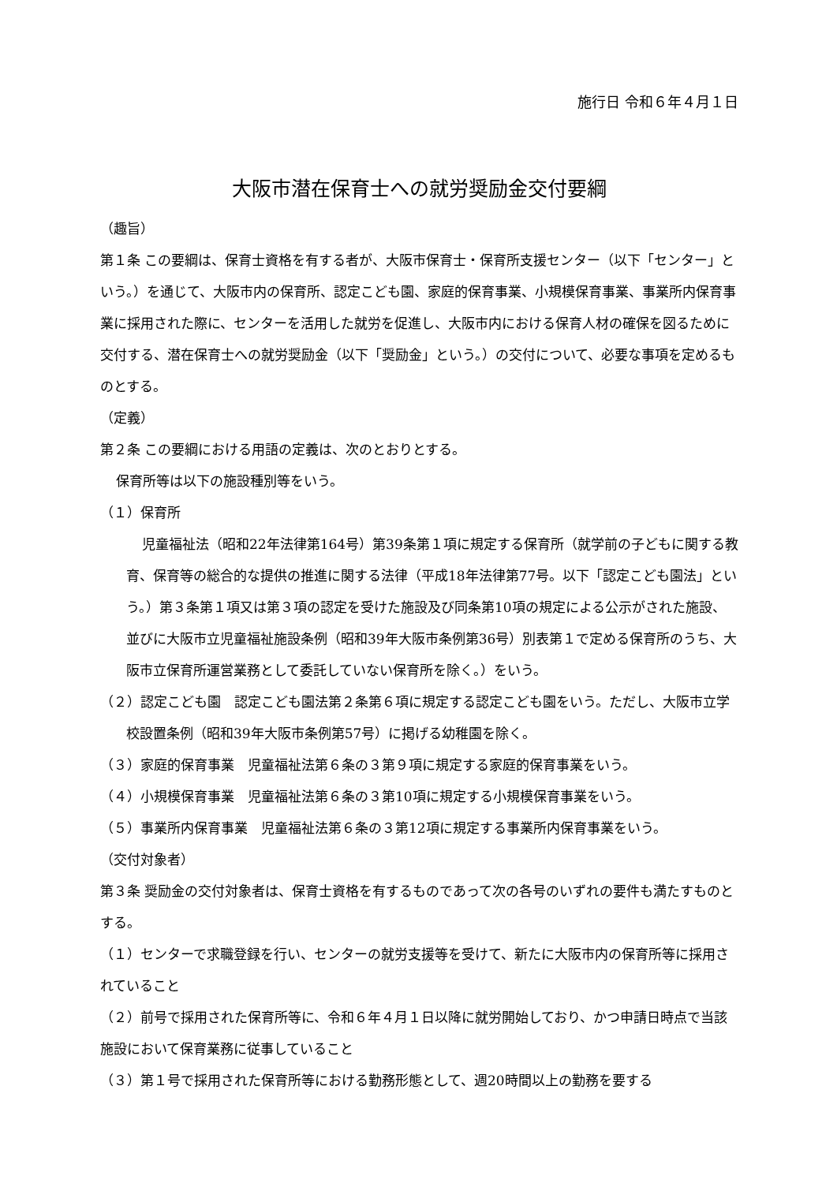施行日 令和６年４月１日
大阪市潜在保育士への就労奨励金交付要綱
（趣旨）
第１条 この要綱は、保育士資格を有する者が、大阪市保育士・保育所支援センター（以下「センター」という。）を通じて、大阪市内の保育所、認定こども園、家庭的保育事業、小規模保育事業、事業所内保育事業に採用された際に、センターを活用した就労を促進し、大阪市内における保育人材の確保を図るために交付する、潜在保育士への就労奨励金（以下「奨励金」という。）の交付について、必要な事項を定めるものとする。
（定義）
第２条 この要綱における用語の定義は、次のとおりとする。
保育所等は以下の施設種別等をいう。
（１）保育所
児童福祉法（昭和22年法律第164号）第39条第１項に規定する保育所（就学前の子どもに関する教育、保育等の総合的な提供の推進に関する法律（平成18年法律第77号。以下「認定こども園法」という。）第３条第１項又は第３項の認定を受けた施設及び同条第10項の規定による公示がされた施設、並びに大阪市立児童福祉施設条例（昭和39年大阪市条例第36号）別表第１で定める保育所のうち、大阪市立保育所運営業務として委託していない保育所を除く。）をいう。
（２）認定こども園　認定こども園法第２条第６項に規定する認定こども園をいう。ただし、大阪市立学校設置条例（昭和39年大阪市条例第57号）に掲げる幼稚園を除く。
（３）家庭的保育事業　児童福祉法第６条の３第９項に規定する家庭的保育事業をいう。
（４）小規模保育事業　児童福祉法第６条の３第10項に規定する小規模保育事業をいう。
（５）事業所内保育事業　児童福祉法第６条の３第12項に規定する事業所内保育事業をいう。
（交付対象者）
第３条 奨励金の交付対象者は、保育士資格を有するものであって次の各号のいずれの要件も満たすものとする。
（１）センターで求職登録を行い、センターの就労支援等を受けて、新たに大阪市内の保育所等に採用されていること
（２）前号で採用された保育所等に、令和６年４月１日以降に就労開始しており、かつ申請日時点で当該施設において保育業務に従事していること
（３）第１号で採用された保育所等における勤務形態として、週20時間以上の勤務を要する